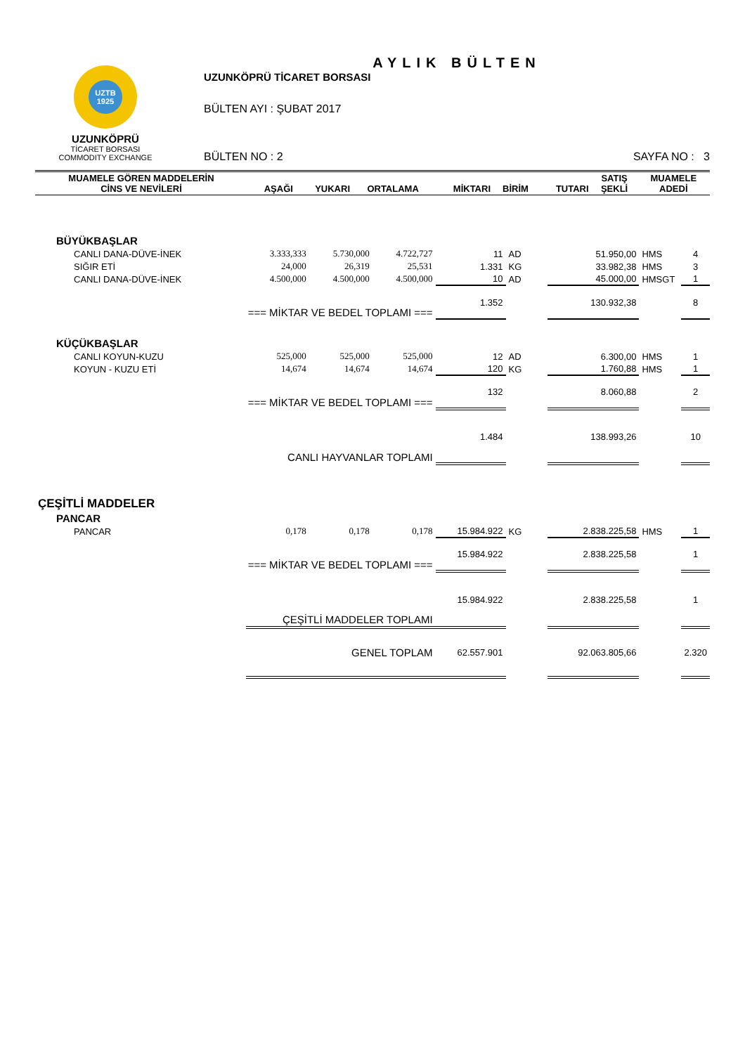UZTB
1925
UZUNKÖPRÜ
TİCARET BORSASI
COMMODITY EXCHANGE
AYLIK BÜLTEN
UZUNKÖPRÜ TİCARET BORSASI
BÜLTEN AYI : ŞUBAT 2017
BÜLTEN NO : 2 SAYFA NO : 3
| MUAMELE GÖREN MADDELERİN CİNS VE NEVİLERİ | AŞAĞI | YUKARI | ORTALAMA | MİKTARI | BİRİM | TUTARI | SATIŞ ŞEKLİ | MUAMELE ADEDİ |
| --- | --- | --- | --- | --- | --- | --- | --- | --- |
| BÜYÜKBAŞLAR | | | | | | | | |
| CANLI DANA-DÜVE-İNEK | 3.333,333 | 5.730,000 | 4.722,727 | 11 | AD | 51.950,00 | HMS | 4 |
| SIĞIR ETİ | 24,000 | 26,319 | 25,531 | 1.331 | KG | 33.982,38 | HMS | 3 |
| CANLI DANA-DÜVE-İNEK | 4.500,000 | 4.500,000 | 4.500,000 | 10 | AD | 45.000,00 | HMSGT | 1 |
| === MİKTAR VE BEDEL TOPLAMI === | | | | 1.352 | | 130.932,38 | | 8 |
| KÜÇÜKBAŞLAR | | | | | | | | |
| CANLI KOYUN-KUZU | 525,000 | 525,000 | 525,000 | 12 | AD | 6.300,00 | HMS | 1 |
| KOYUN - KUZU ETİ | 14,674 | 14,674 | 14,674 | 120 | KG | 1.760,88 | HMS | 1 |
| === MİKTAR VE BEDEL TOPLAMI === | | | | 132 | | 8.060,88 | | 2 |
| CANLI HAYVANLAR TOPLAMI | | | | 1.484 | | 138.993,26 | | 10 |
| ÇEŞİTLİ MADDELER | | | | | | | | |
| PANCAR | | | | | | | | |
| PANCAR | 0,178 | 0,178 | 0,178 | 15.984.922 | KG | 2.838.225,58 | HMS | 1 |
| === MİKTAR VE BEDEL TOPLAMI === | | | | 15.984.922 | | 2.838.225,58 | | 1 |
| ÇEŞİTLİ MADDELER TOPLAMI | | | | 15.984.922 | | 2.838.225,58 | | 1 |
| | GENEL TOPLAM | | | 62.557.901 | | 92.063.805,66 | | 2.320 |